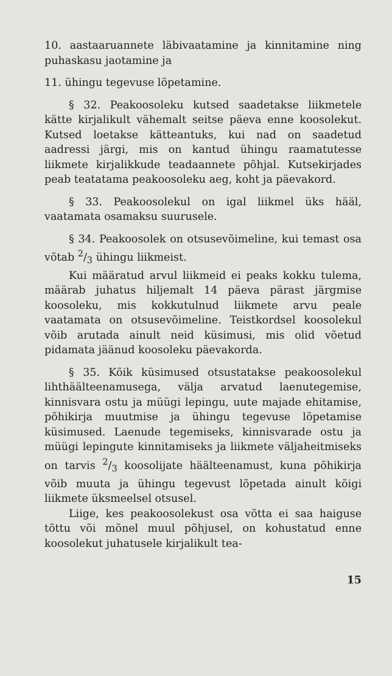10. aastaaruannete läbivaatamine ja kinnitamine ning puhaskasu jaotamine ja
11. ühingu tegevuse lõpetamine.
§ 32. Peakoosoleku kutsed saadetakse liikmetele kätte kirjalikult vähemalt seitse päeva enne koosolekut. Kutsed loetakse kätteantuks, kui nad on saadetud aadressi järgi, mis on kantud ühingu raamatutesse liikmete kirjalikkude teadaannete põhjal. Kutsekirjades peab teatatama peakoosoleku aeg, koht ja päevakord.
§ 33. Peakoosolekul on igal liikmel üks hääl, vaatamata osamaksu suurusele.
§ 34. Peakoosolek on otsusevõimeline, kui temast osa võtab 2/3 ühingu liikmeist.
Kui määratud arvul liikmeid ei peaks kokku tulema, määrab juhatus hiljemalt 14 päeva pärast järgmise koosoleku, mis kokkutulnud liikmete arvu peale vaatamata on otsusevõimeline. Teistkordsel koosolekul võib arutada ainult neid küsimusi, mis olid võetud pidamata jäänud koosoleku päevakorda.
§ 35. Kõik küsimused otsustatakse peakoosolekul lihthäälteenamusega, välja arvatud laenutegemise, kinnisvara ostu ja müügi lepingu, uute majade ehitamise, põhikirja muutmise ja ühingu tegevuse lõpetamise küsimused. Laenude tegemiseks, kinnisvarade ostu ja müügi lepingute kinnitamiseks ja liikmete väljaheitmiseks on tarvis 2/3 koosolijate häälteenamust, kuna põhikirja võib muuta ja ühingu tegevust lõpetada ainult kõigi liikmete üksmeelsel otsusel.
Liige, kes peakoosolekust osa võtta ei saa haiguse tõttu või mõnel muul põhjusel, on kohustatud enne koosolekut juhatusele kirjalikult tea-
15